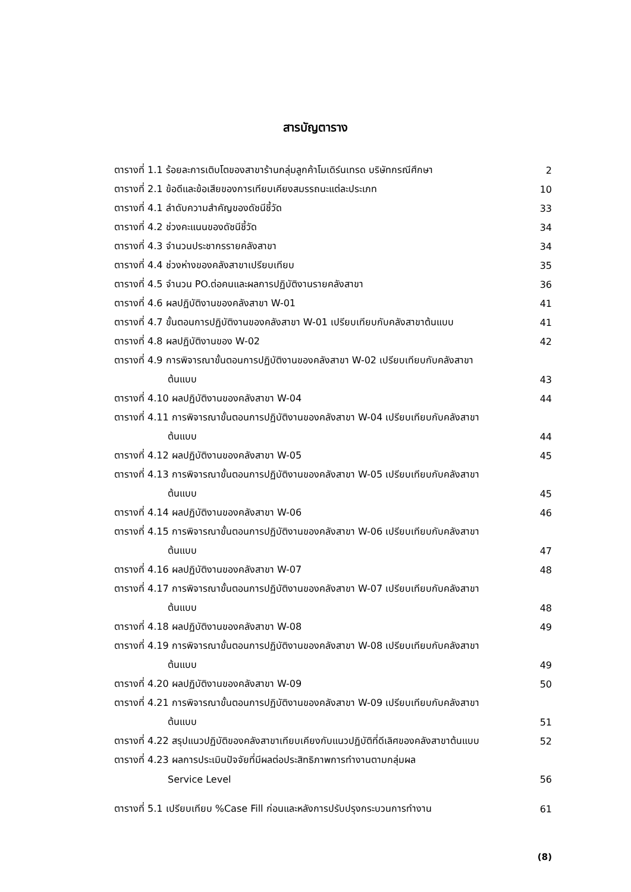สารบัญตาราง
| ตารางที่ 1.1 ร้อยละการเติบโตของสาขาร้านกลุ่มลูกค้าโมเดิร์นเทรด บริษัทกรณีศึกษา | 2 |
| ตารางที่ 2.1 ข้อดีและข้อเสียของการเทียบเคียงสมรรถนะแต่ละประเภท | 10 |
| ตารางที่ 4.1 ลำดับความสำคัญของดัชนีชี้วัด | 33 |
| ตารางที่ 4.2 ช่วงคะแนนของดัชนีชี้วัด | 34 |
| ตารางที่ 4.3 จำนวนประชากรรายคลังสาขา | 34 |
| ตารางที่ 4.4 ช่วงห่างของคลังสาขาเปรียบเทียบ | 35 |
| ตารางที่ 4.5 จำนวน PO.ต่อคนและผลการปฏิบัติงานรายคลังสาขา | 36 |
| ตารางที่ 4.6 ผลปฏิบัติงานของคลังสาขา W-01 | 41 |
| ตารางที่ 4.7 ขั้นตอนการปฏิบัติงานของคลังสาขา W-01 เปรียบเทียบกับคลังสาขาต้นแบบ | 41 |
| ตารางที่ 4.8 ผลปฏิบัติงานของ W-02 | 42 |
| ตารางที่ 4.9 การพิจารณาขั้นตอนการปฏิบัติงานของคลังสาขา W-02 เปรียบเทียบกับคลังสาขา | |
| ต้นแบบ | 43 |
| ตารางที่ 4.10 ผลปฏิบัติงานของคลังสาขา W-04 | 44 |
| ตารางที่ 4.11 การพิจารณาขั้นตอนการปฏิบัติงานของคลังสาขา W-04 เปรียบเทียบกับคลังสาขา | |
| ต้นแบบ | 44 |
| ตารางที่ 4.12 ผลปฏิบัติงานของคลังสาขา W-05 | 45 |
| ตารางที่ 4.13 การพิจารณาขั้นตอนการปฏิบัติงานของคลังสาขา W-05 เปรียบเทียบกับคลังสาขา | |
| ต้นแบบ | 45 |
| ตารางที่ 4.14 ผลปฏิบัติงานของคลังสาขา W-06 | 46 |
| ตารางที่ 4.15 การพิจารณาขั้นตอนการปฏิบัติงานของคลังสาขา W-06 เปรียบเทียบกับคลังสาขา | |
| ต้นแบบ | 47 |
| ตารางที่ 4.16 ผลปฏิบัติงานของคลังสาขา W-07 | 48 |
| ตารางที่ 4.17 การพิจารณาขั้นตอนการปฏิบัติงานของคลังสาขา W-07 เปรียบเทียบกับคลังสาขา | |
| ต้นแบบ | 48 |
| ตารางที่ 4.18 ผลปฏิบัติงานของคลังสาขา W-08 | 49 |
| ตารางที่ 4.19 การพิจารณาขั้นตอนการปฏิบัติงานของคลังสาขา W-08 เปรียบเทียบกับคลังสาขา | |
| ต้นแบบ | 49 |
| ตารางที่ 4.20 ผลปฏิบัติงานของคลังสาขา W-09 | 50 |
| ตารางที่ 4.21 การพิจารณาขั้นตอนการปฏิบัติงานของคลังสาขา W-09 เปรียบเทียบกับคลังสาขา | |
| ต้นแบบ | 51 |
| ตารางที่ 4.22 สรุปแนวปฏิบัติของคลังสาขาเทียบเคียงกับแนวปฏิบัติที่ดีเลิศของคลังสาขาต้นแบบ | 52 |
| ตารางที่ 4.23 ผลการประเมินปัจจัยที่มีผลต่อประสิทธิภาพการทำงานตามกลุ่มผล | |
| Service Level | 56 |
| ตารางที่ 5.1 เปรียบเทียบ %Case Fill ก่อนและหลังการปรับปรุงกระบวนการทำงาน | 61 |
(8)